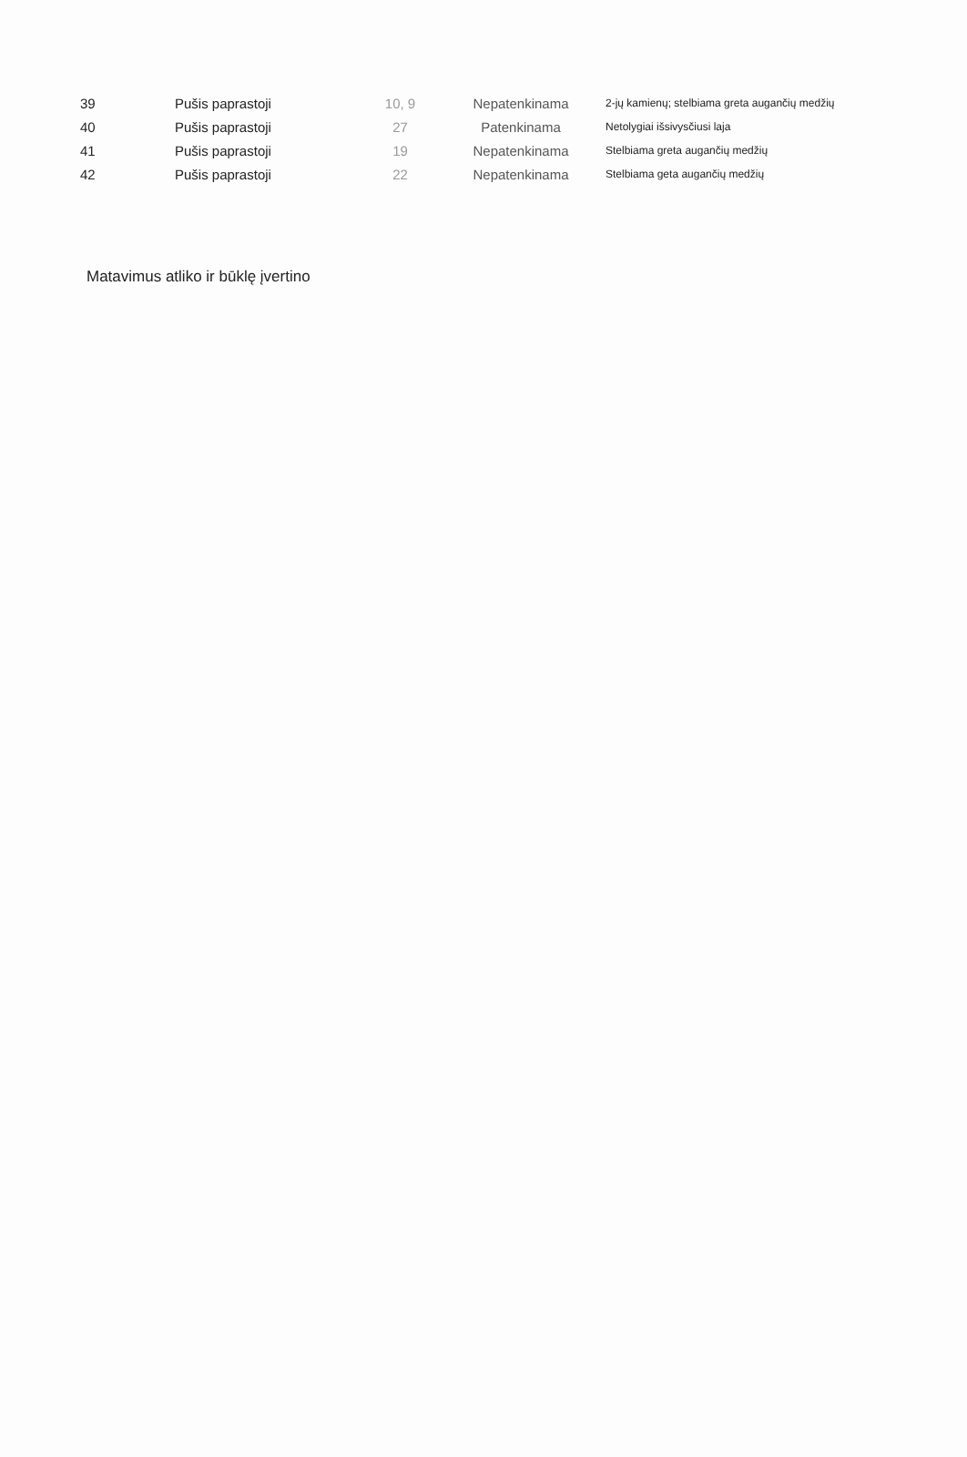| 39 | Pušis paprastoji | 10, 9 | Nepatenkinama | 2-jų kamienų; stelbiama greta augančių medžių |
| 40 | Pušis paprastoji | 27 | Patenkinama | Netolygiai išsivysčiusi laja |
| 41 | Pušis paprastoji | 19 | Nepatenkinama | Stelbiama greta augančių medžių |
| 42 | Pušis paprastoji | 22 | Nepatenkinama | Stelbiama geta augančių medžių |
Matavimus atliko ir būklę įvertino